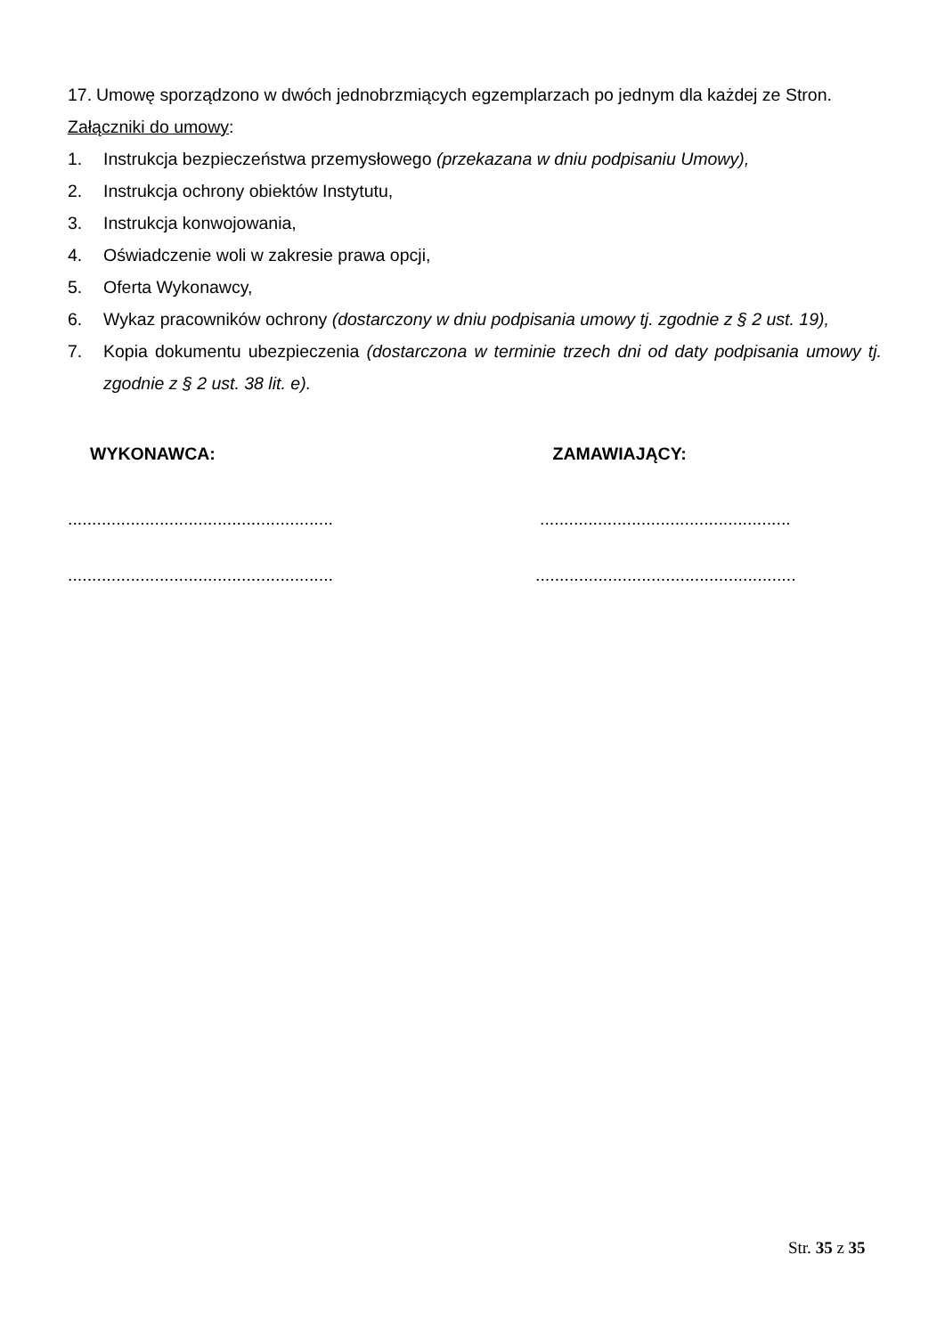17. Umowę sporządzono w dwóch jednobrzmiących egzemplarzach po jednym dla każdej ze Stron.
Załączniki do umowy:
1. Instrukcja bezpieczeństwa przemysłowego (przekazana w dniu podpisaniu Umowy),
2. Instrukcja ochrony obiektów Instytutu,
3. Instrukcja konwojowania,
4. Oświadczenie woli w zakresie prawa opcji,
5. Oferta Wykonawcy,
6. Wykaz pracowników ochrony (dostarczony w dniu podpisania umowy tj. zgodnie z § 2 ust. 19),
7. Kopia dokumentu ubezpieczenia (dostarczona w terminie trzech dni od daty podpisania umowy tj. zgodnie z § 2 ust. 38 lit. e).
WYKONAWCA: ZAMAWIAJĄCY:
.......................................................
....................................................
.......................................................
......................................................
Str. 35 z 35